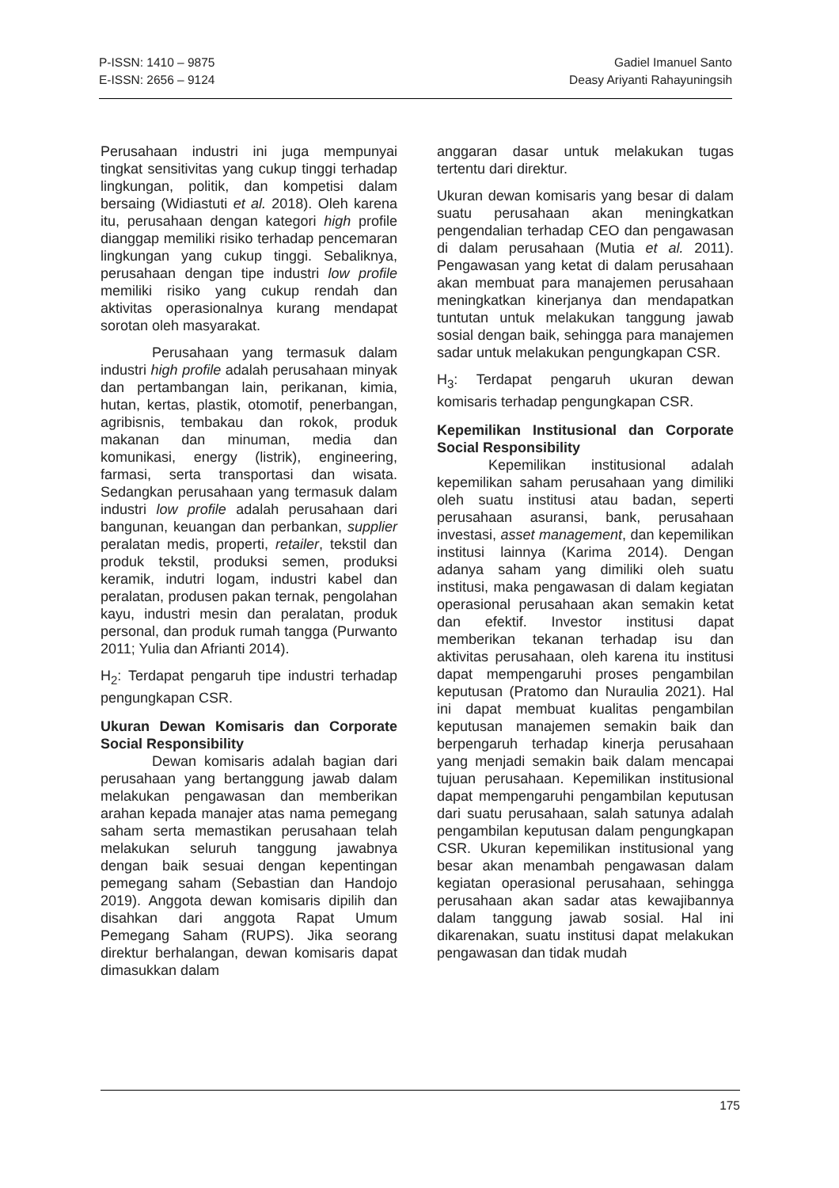P-ISSN: 1410 – 9875
E-ISSN: 2656 – 9124
Gadiel Imanuel Santo
Deasy Ariyanti Rahayuningsih
Perusahaan industri ini juga mempunyai tingkat sensitivitas yang cukup tinggi terhadap lingkungan, politik, dan kompetisi dalam bersaing (Widiastuti et al. 2018). Oleh karena itu, perusahaan dengan kategori high profile dianggap memiliki risiko terhadap pencemaran lingkungan yang cukup tinggi. Sebaliknya, perusahaan dengan tipe industri low profile memiliki risiko yang cukup rendah dan aktivitas operasionalnya kurang mendapat sorotan oleh masyarakat.
Perusahaan yang termasuk dalam industri high profile adalah perusahaan minyak dan pertambangan lain, perikanan, kimia, hutan, kertas, plastik, otomotif, penerbangan, agribisnis, tembakau dan rokok, produk makanan dan minuman, media dan komunikasi, energy (listrik), engineering, farmasi, serta transportasi dan wisata. Sedangkan perusahaan yang termasuk dalam industri low profile adalah perusahaan dari bangunan, keuangan dan perbankan, supplier peralatan medis, properti, retailer, tekstil dan produk tekstil, produksi semen, produksi keramik, indutri logam, industri kabel dan peralatan, produsen pakan ternak, pengolahan kayu, industri mesin dan peralatan, produk personal, dan produk rumah tangga (Purwanto 2011; Yulia dan Afrianti 2014).
H<sub>2</sub>: Terdapat pengaruh tipe industri terhadap pengungkapan CSR.
Ukuran Dewan Komisaris dan Corporate Social Responsibility
Dewan komisaris adalah bagian dari perusahaan yang bertanggung jawab dalam melakukan pengawasan dan memberikan arahan kepada manajer atas nama pemegang saham serta memastikan perusahaan telah melakukan seluruh tanggung jawabnya dengan baik sesuai dengan kepentingan pemegang saham (Sebastian dan Handojo 2019). Anggota dewan komisaris dipilih dan disahkan dari anggota Rapat Umum Pemegang Saham (RUPS). Jika seorang direktur berhalangan, dewan komisaris dapat dimasukkan dalam
anggaran dasar untuk melakukan tugas tertentu dari direktur.
Ukuran dewan komisaris yang besar di dalam suatu perusahaan akan meningkatkan pengendalian terhadap CEO dan pengawasan di dalam perusahaan (Mutia et al. 2011). Pengawasan yang ketat di dalam perusahaan akan membuat para manajemen perusahaan meningkatkan kinerjanya dan mendapatkan tuntutan untuk melakukan tanggung jawab sosial dengan baik, sehingga para manajemen sadar untuk melakukan pengungkapan CSR.
H<sub>3</sub>: Terdapat pengaruh ukuran dewan komisaris terhadap pengungkapan CSR.
Kepemilikan Institusional dan Corporate Social Responsibility
Kepemilikan institusional adalah kepemilikan saham perusahaan yang dimiliki oleh suatu institusi atau badan, seperti perusahaan asuransi, bank, perusahaan investasi, asset management, dan kepemilikan institusi lainnya (Karima 2014). Dengan adanya saham yang dimiliki oleh suatu institusi, maka pengawasan di dalam kegiatan operasional perusahaan akan semakin ketat dan efektif. Investor institusi dapat memberikan tekanan terhadap isu dan aktivitas perusahaan, oleh karena itu institusi dapat mempengaruhi proses pengambilan keputusan (Pratomo dan Nuraulia 2021). Hal ini dapat membuat kualitas pengambilan keputusan manajemen semakin baik dan berpengaruh terhadap kinerja perusahaan yang menjadi semakin baik dalam mencapai tujuan perusahaan. Kepemilikan institusional dapat mempengaruhi pengambilan keputusan dari suatu perusahaan, salah satunya adalah pengambilan keputusan dalam pengungkapan CSR. Ukuran kepemilikan institusional yang besar akan menambah pengawasan dalam kegiatan operasional perusahaan, sehingga perusahaan akan sadar atas kewajibannya dalam tanggung jawab sosial. Hal ini dikarenakan, suatu institusi dapat melakukan pengawasan dan tidak mudah
175